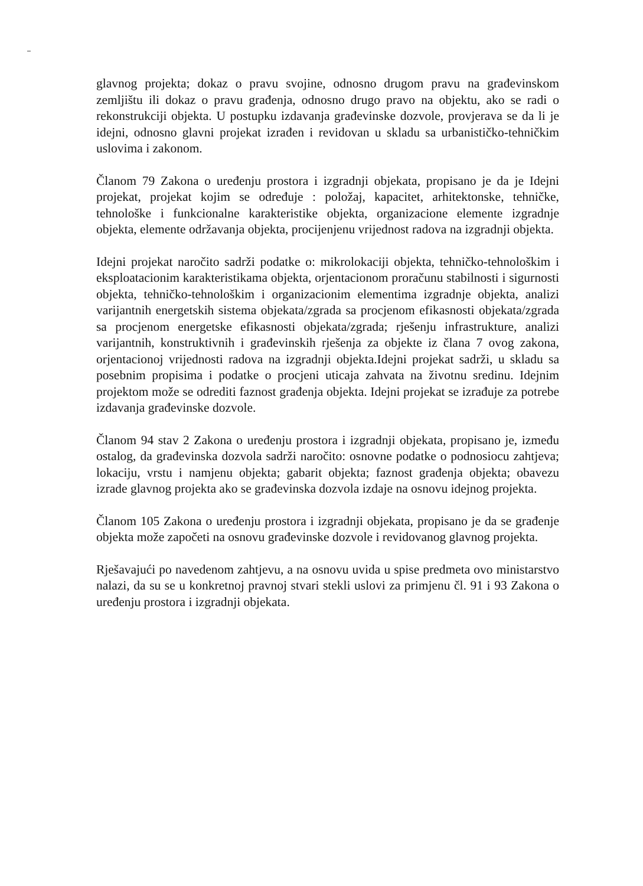glavnog projekta; dokaz o pravu svojine, odnosno drugom pravu na građevinskom zemljištu ili dokaz o pravu građenja, odnosno drugo pravo na objektu, ako se radi o rekonstrukciji objekta. U postupku izdavanja građevinske dozvole, provjerava se da li je idejni, odnosno glavni projekat izrađen i revidovan u skladu sa urbanističko-tehničkim uslovima i zakonom.
Članom 79 Zakona o uređenju prostora i izgradnji objekata, propisano je da je Idejni projekat, projekat kojim se određuje : položaj, kapacitet, arhitektonske, tehničke, tehnološke i funkcionalne karakteristike objekta, organizacione elemente izgradnje objekta, elemente održavanja objekta, procijenjenu vrijednost radova na izgradnji objekta.
Idejni projekat naročito sadrži podatke o: mikrolokaciji objekta, tehničko-tehnološkim i eksploatacionim karakteristikama objekta, orjentacionom proračunu stabilnosti i sigurnosti objekta, tehničko-tehnološkim i organizacionim elementima izgradnje objekta, analizi varijantnih energetskih sistema objekata/zgrada sa procjenom efikasnosti objekata/zgrada sa procjenom energetske efikasnosti objekata/zgrada; rješenju infrastrukture, analizi varijantnih, konstruktivnih i građevinskih rješenja za objekte iz člana 7 ovog zakona, orjentacionoj vrijednosti radova na izgradnji objekta.Idejni projekat sadrži, u skladu sa posebnim propisima i podatke o procjeni uticaja zahvata na životnu sredinu. Idejnim projektom može se odrediti faznost građenja objekta. Idejni projekat se izrađuje za potrebe izdavanja građevinske dozvole.
Članom 94 stav 2 Zakona o uređenju prostora i izgradnji objekata, propisano je, između ostalog, da građevinska dozvola sadrži naročito: osnovne podatke o podnosiocu zahtjeva; lokaciju, vrstu i namjenu objekta; gabarit objekta; faznost građenja objekta; obavezu izrade glavnog projekta ako se građevinska dozvola izdaje na osnovu idejnog projekta.
Članom 105 Zakona o uređenju prostora i izgradnji objekata, propisano je da se građenje objekta može započeti na osnovu građevinske dozvole i revidovanog glavnog projekta.
Rješavajući po navedenom zahtjevu, a na osnovu uvida u spise predmeta ovo ministarstvo nalazi, da su se u konkretnoj pravnoj stvari stekli uslovi za primjenu čl. 91 i 93 Zakona o uređenju prostora i izgradnji objekata.